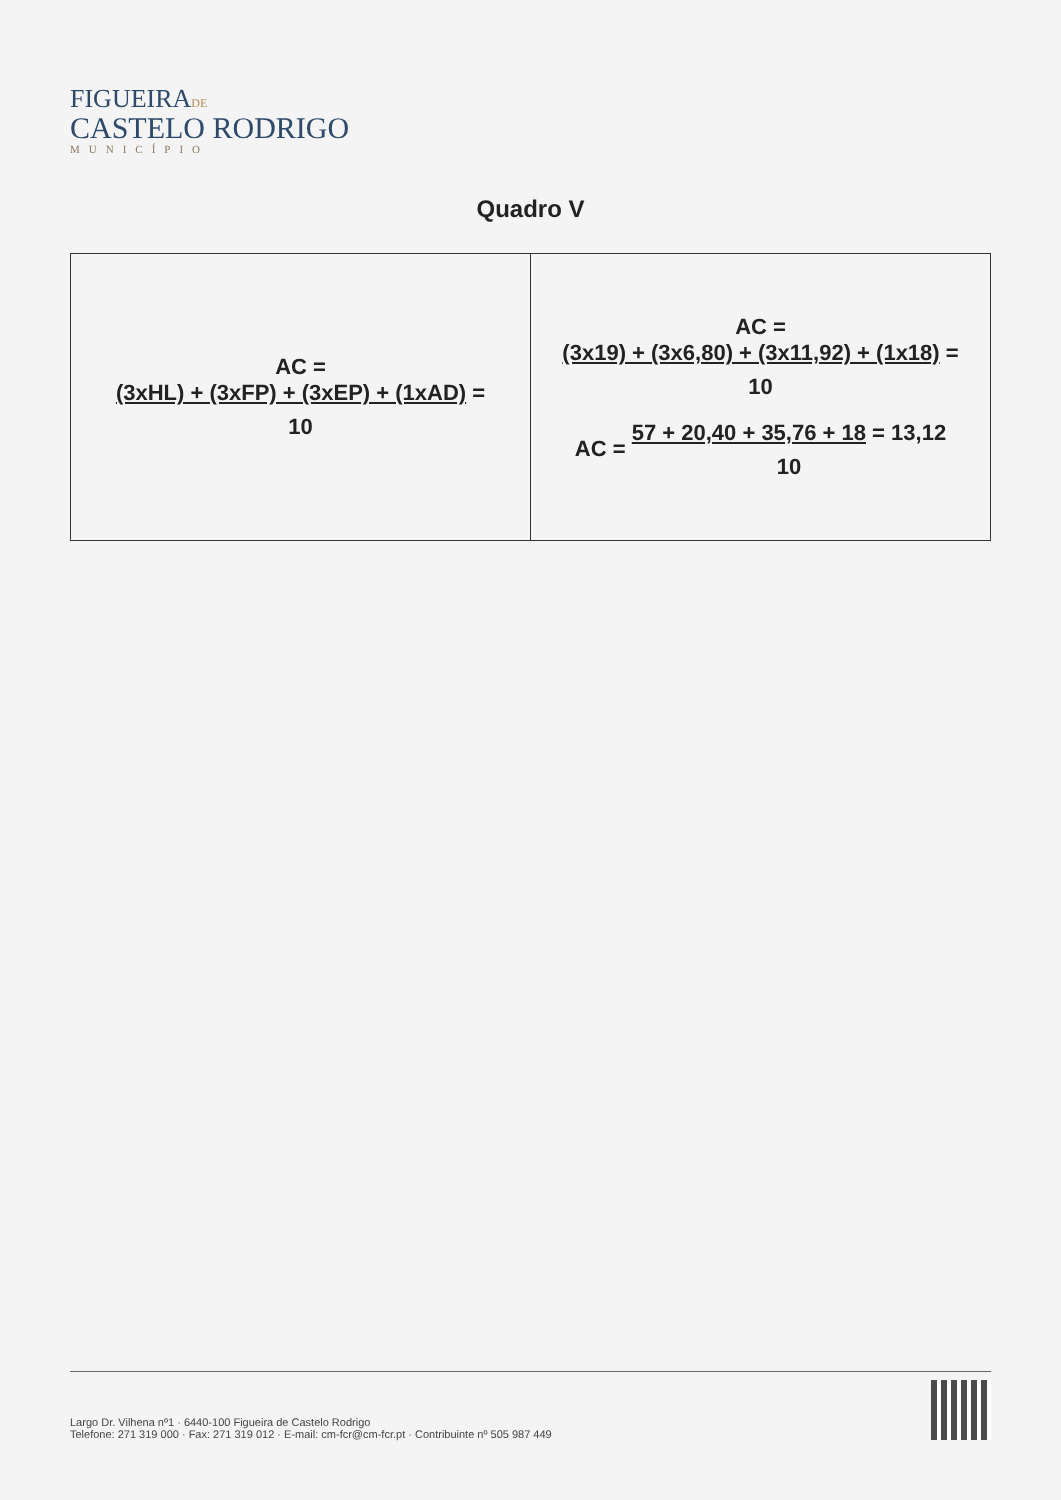FIGUEIRADE
CASTELO RODRIGO
MUNICÍPIO
Quadro V
| AC = (3xHL) + (3xFP) + (3xEP) + (1xAD) = 10 | AC = (3x19) + (3x6,80) + (3x11,92) + (1x18) = 10 AC = 57 + 20,40 + 35,76 + 18 = 13,12 10 |
Largo Dr. Vilhena nº1 · 6440-100 Figueira de Castelo Rodrigo
Telefone: 271 319 000 · Fax: 271 319 012 · E-mail: cm-fcr@cm-fcr.pt · Contribuinte nº 505 987 449